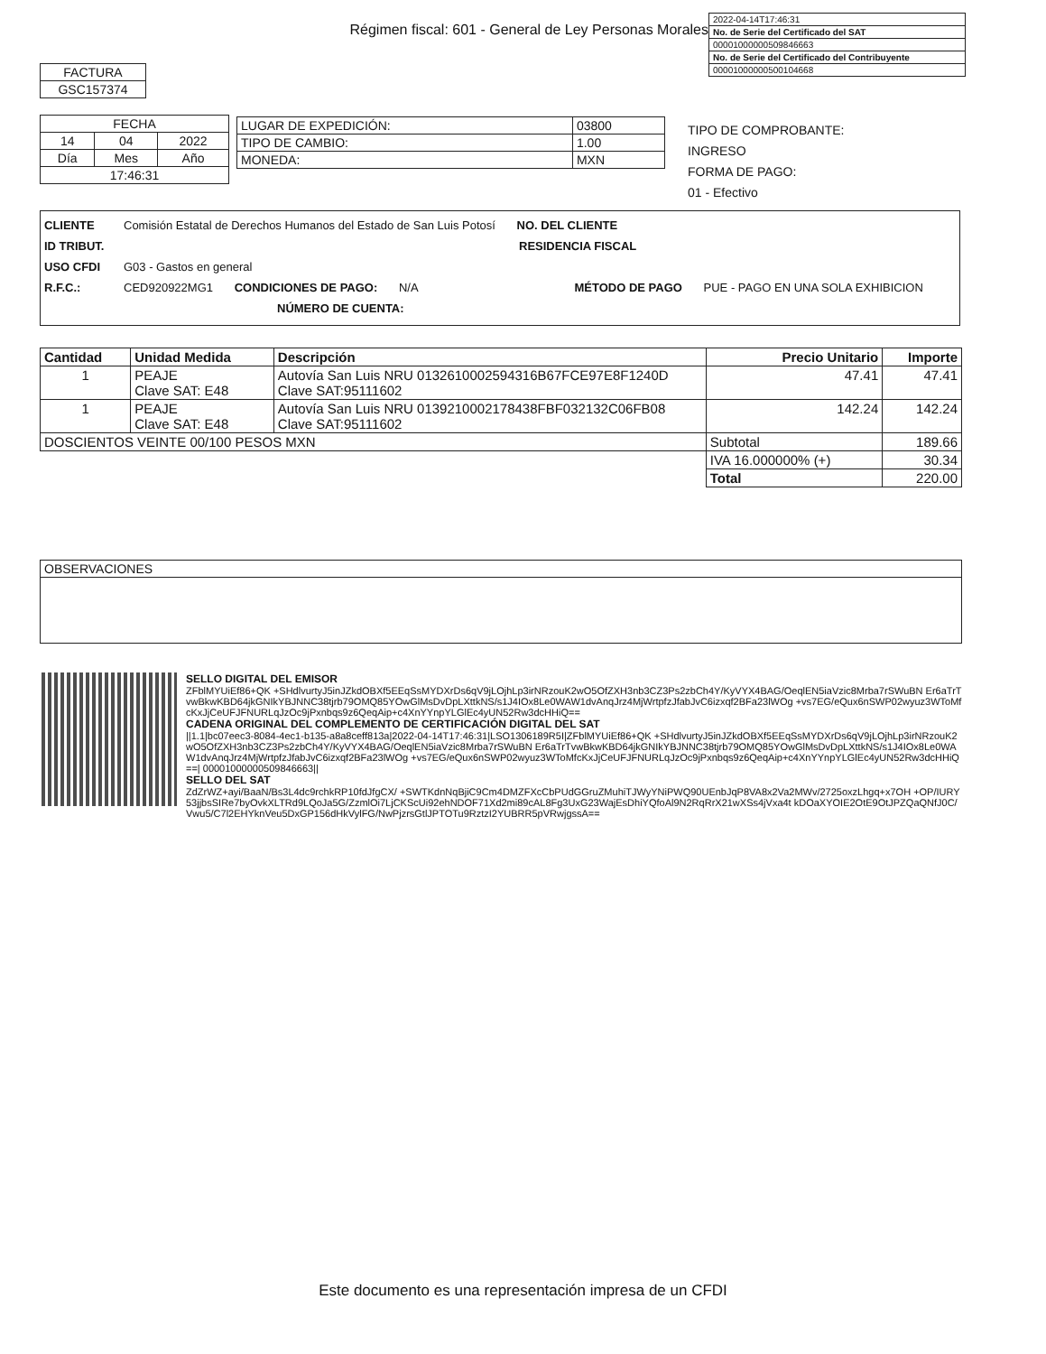Régimen fiscal: 601 - General de Ley Personas Morales
| 2022-04-14T17:46:31 |
| No. de Serie del Certificado del SAT |
| 00001000000509846663 |
| No. de Serie del Certificado del Contribuyente |
| 00001000000500104668 |
| FACTURA |
| GSC157374 |
| FECHA | | |
| 14 | 04 | 2022 |
| Día | Mes | Año |
| 17:46:31 | | |
| LUGAR DE EXPEDICIÓN: | 03800 |
| TIPO DE CAMBIO: | 1.00 |
| MONEDA: | MXN |
TIPO DE COMPROBANTE:
INGRESO
FORMA DE PAGO:
01 - Efectivo
CLIENTE Comisión Estatal de Derechos Humanos del Estado de San Luis Potosí NO. DEL CLIENTE
ID TRIBUT. RESIDENCIA FISCAL
USO CFDI G03 - Gastos en general
R.F.C.: CED920922MG1 CONDICIONES DE PAGO: N/A MÉTODO DE PAGO PUE - PAGO EN UNA SOLA EXHIBICION
NÚMERO DE CUENTA:
| Cantidad | Unidad Medida | Descripción | Precio Unitario | Importe |
| --- | --- | --- | --- | --- |
| 1 | PEAJE Clave SAT: E48 | Autovía San Luis NRU 013261000259431­6B67FCE97E8F1240D Clave SAT:95111602 | 47.41 | 47.41 |
| 1 | PEAJE Clave SAT: E48 | Autovía San Luis NRU 0139210002178438FBF032132C06FB08 Clave SAT:95111602 | 142.24 | 142.24 |
| DOSCIENTOS VEINTE 00/100 PESOS MXN | | | Subtotal | 189.66 |
| | | | IVA 16.000000% (+) | 30.34 |
| | | | Total | 220.00 |
| OBSERVACIONES |
SELLO DIGITAL DEL EMISOR
ZFblMYUiEf86+QK +SHdlvurtyJ5inJZkdOBXf5EEqSsMYDXrDs6qV9jLOjhLp3irNRzouK2wO5OfZXH3nb3CZ3Ps2zbCh4Y/KyVYX4BAG/OeqlEN5iaVzic8Mrba7rSWuBN Er6aTrTvwBkwKBD64jkGNIkYBJNNC38tjrb79OMQ85YOwGlMsDvDpLXttkNS/s1J4IOx8Le0WAW1dvAnqJrz4MjWrtpfzJfabJvC6izxqf2BFa23lWOg +vs7EG/eQux6nSWP02wyuz3WToMfcKxJjCeUFJFNURLqJzOc9jPxnbqs9z6QeqAip+c4XnYYnpYLGlEc4yUN52Rw3dcHHiQ==
CADENA ORIGINAL DEL COMPLEMENTO DE CERTIFICACIÓN DIGITAL DEL SAT
||1.1|bc07eec3-8084-4ec1-b135-a8a8ceff813a|2022-04-14T17:46:31|LSO1306189R5I|ZFblMYUiEf86+QK +SHdlvurtyJ5inJZkdOBXf5EEqSsMYDXrDs6qV9jLOjhLp3irNRzouK2wO5OfZXH3nb3CZ3Ps2zbCh4Y/KyVYX4BAG/OeqlEN5iaVzic8Mrba7rSWuBN Er6aTrTvwBkwKBD64jkGNIkYBJNNC38tjrb79OMQ85YOwGlMsDvDpLXttkNS/s1J4IOx8Le0WAW1dvAnqJrz4MjWrtpfzJfabJvC6izxqf2BFa23lWOg +vs7EG/eQux6nSWP02wyuz3WToMfcKxJjCeUFJFNURLqJzOc9jPxnbqs9z6QeqAip+c4XnYYnpYLGlEc4yUN52Rw3dcHHiQ==| 00001000000509846663||
SELLO DEL SAT
ZdZrWZ+ayi/BaaN/Bs3L4dc9rchkRP10fdJfgCX/ +SWTKdnNqBjiC9Cm4DMZFXcCbPUdGGruZMuhiTJWyYNiPWQ90UEnbJqP8VA8x2Va2MWv/2725oxzLhgq+x7OH +OP/IURY53jjbsSIRe7byOvkXLTRd9LQoJa5G/ZzmlOi7LjCKScUi92ehNDOF71Xd2mi89cAL8Fg3UxG23WajEsDhiYQfoAl9N2RqRrX21wXSs4jVxa4t kDOaXYOIE2OtE9OtJPZQaQNfJ0C/Vwu5/C7l2EHYknVeu5DxGP156dHkVylFG/NwPjzrsGtlJPTOTu9RztzI2YUBRR5pVRwjgssA==
Este documento es una representación impresa de un CFDI